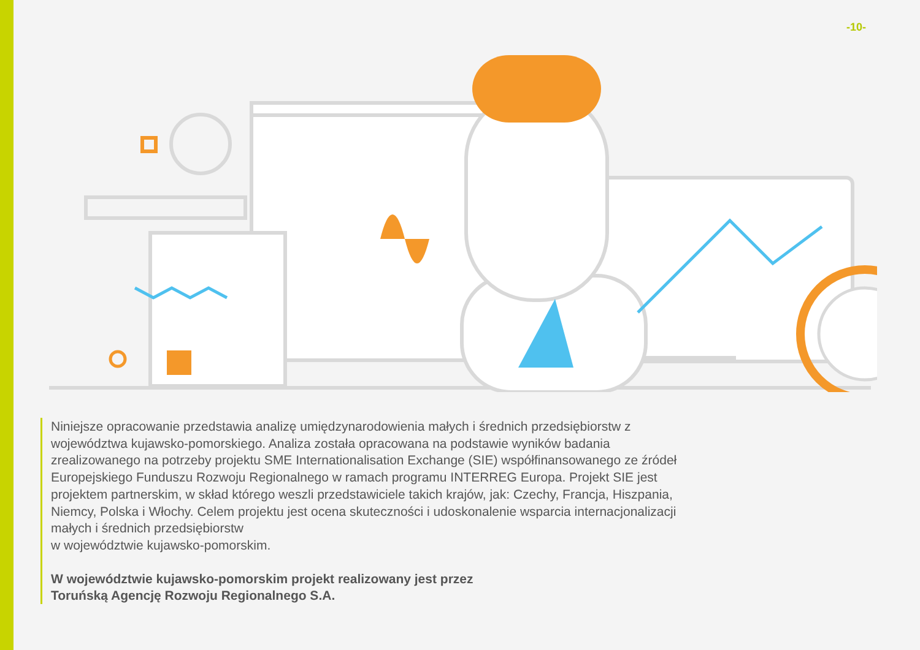-10-
Niniejsze opracowanie przedstawia analizę umiędzynarodowienia małych i średnich przedsiębiorstw z województwa kujawsko-pomorskiego. Analiza została opracowana na podstawie wyników badania zrealizowanego na potrzeby projektu SME Internationalisation Exchange (SIE) współfinansowanego ze źródeł Europejskiego Funduszu Rozwoju Regionalnego w ramach programu INTERREG Europa. Projekt SIE jest projektem partnerskim, w skład którego weszli przedstawiciele takich krajów, jak: Czechy, Francja, Hiszpania, Niemcy, Polska i Włochy. Celem projektu jest ocena skuteczności i udoskonalenie wsparcia internacjonalizacji małych i średnich przedsiębiorstw
w województwie kujawsko-pomorskim.
W województwie kujawsko-pomorskim projekt realizowany jest przez
Toruńską Agencję Rozwoju Regionalnego S.A.